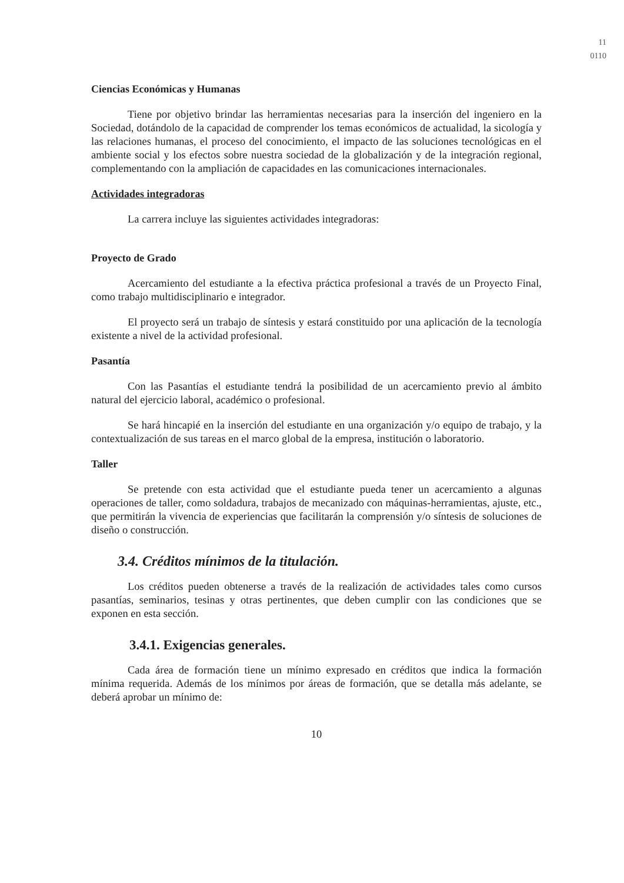11
0110
Ciencias Económicas y Humanas
Tiene por objetivo brindar las herramientas necesarias para la inserción del ingeniero en la Sociedad, dotándolo de la capacidad de comprender los temas económicos de actualidad, la sicología y las relaciones humanas, el proceso del conocimiento, el impacto de las soluciones tecnológicas en el ambiente social y los efectos sobre nuestra sociedad de la globalización y de la integración regional, complementando con la ampliación de capacidades en las comunicaciones internacionales.
Actividades integradoras
La carrera incluye las siguientes actividades integradoras:
Proyecto de Grado
Acercamiento del estudiante a la efectiva práctica profesional a través de un Proyecto Final, como trabajo multidisciplinario e integrador.
El proyecto será un trabajo de síntesis y estará constituido por una aplicación de la tecnología existente a nivel de la actividad profesional.
Pasantía
Con las Pasantías el estudiante tendrá la posibilidad de un acercamiento previo al ámbito natural del ejercicio laboral, académico o profesional.
Se hará hincapié en la inserción del estudiante en una organización y/o equipo de trabajo, y la contextualización de sus tareas en el marco global de la empresa, institución o laboratorio.
Taller
Se pretende con esta actividad que el estudiante pueda tener un acercamiento a algunas operaciones de taller, como soldadura, trabajos de mecanizado con máquinas-herramientas, ajuste, etc., que permitirán la vivencia de experiencias que facilitarán la comprensión y/o síntesis de soluciones de diseño o construcción.
3.4. Créditos mínimos de la titulación.
Los créditos pueden obtenerse a través de la realización de actividades tales como cursos pasantías, seminarios, tesinas y otras pertinentes, que deben cumplir con las condiciones que se exponen en esta sección.
3.4.1. Exigencias generales.
Cada área de formación tiene un mínimo expresado en créditos que indica la formación mínima requerida. Además de los mínimos por áreas de formación, que se detalla más adelante, se deberá aprobar un mínimo de:
10